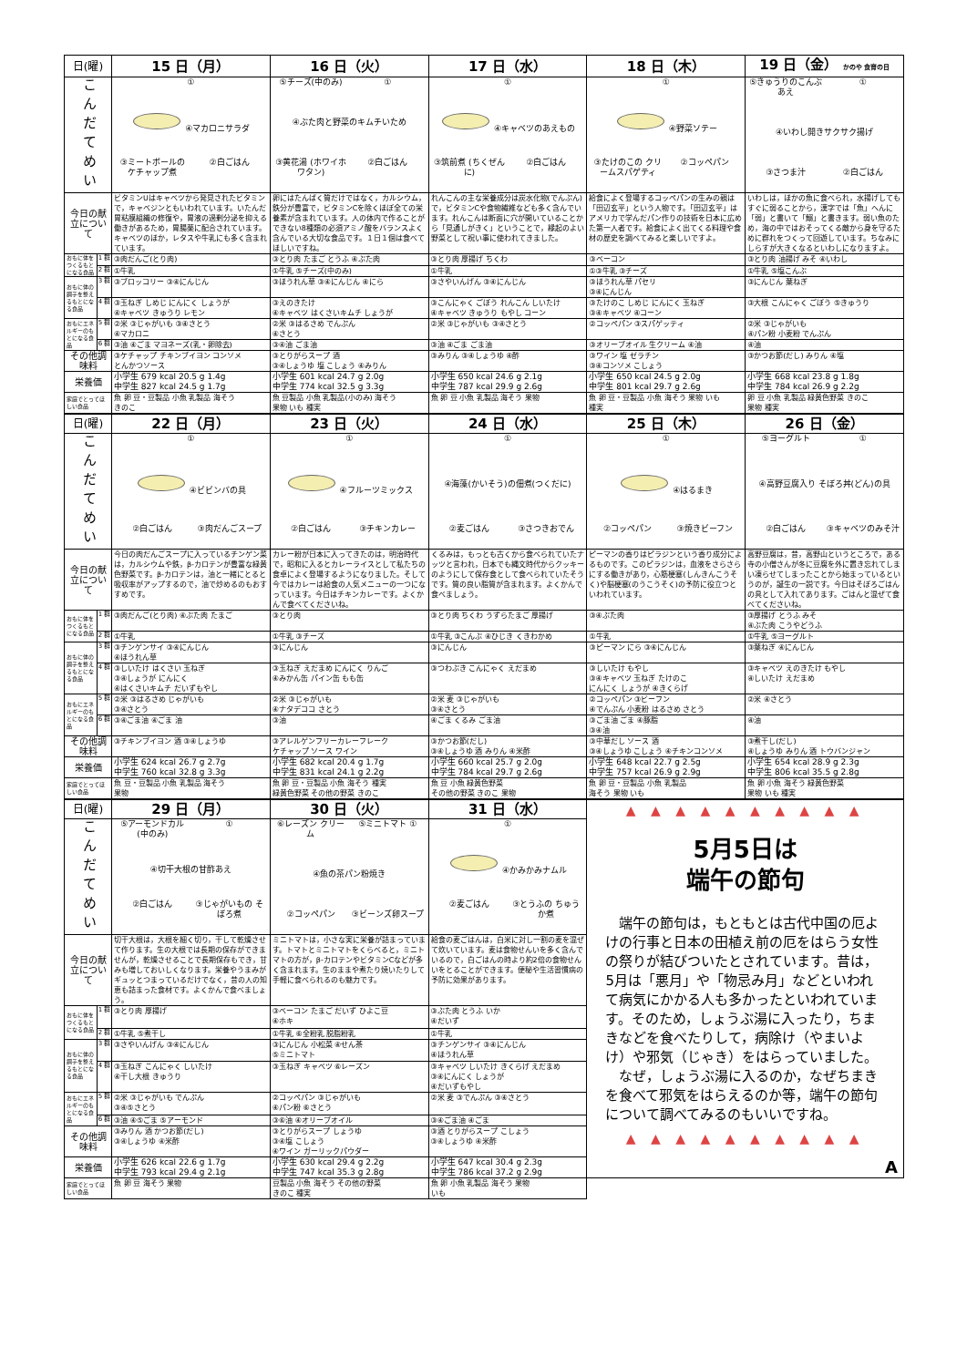| 日(曜) | | 15 日（月） | 16 日（火） | 17 日（水） | 18 日（木） | 19 日（金） かのや 食育の日 |
| --- | --- | --- | --- | --- | --- | --- |
| こんだてめい | | ① ④マカロニサラダ ③ミートボールの ケチャップ煮 ②白ごはん | ⑤チーズ(中のみ) ① ④ぶた肉と野菜のキムチいため ③黄花湯 (ホワイホワタン) ②白ごはん | ① ④キャベツのあえもの ③筑前煮 (ちくぜんに) ②白ごはん | ① ④野菜ソテー ③たけのこの クリームスパゲティ ②コッペパン | ⑤きゅうりのこんぶあえ ① ④いわし開きサクサク揚げ ③さつま汁 ②白ごはん |
| 今日の献立について | | ビタミンUはキャベツから発見されたビタミンで，キャベジンともいわれています。いたんだ胃粘膜組織の修復や，胃液の過剰分泌を抑える働きがあるため，胃腸薬に配合されています。キャベツのほか，レタスや牛乳にも多く含まれています。 | 卵にはたんぱく質だけではなく，カルシウム，鉄分が豊富で，ビタミンCを除くほぼ全ての栄養素が含まれています。人の体内で作ることができない8種類の必須アミノ酸をバランスよく含んでいる大切な食品です。１日１個は食べてほしいですね。 | れんこんの主な栄養成分は炭水化物(でんぷん)で，ビタミンCや食物繊維なども多く含んでいます。れんこんは断面に穴が開いていることから「見通しがきく」ということで，縁起のよい野菜として祝い事に使われてきました。 | 給食によく登場するコッペパンの生みの親は「田辺玄平」という人物です。「田辺玄平」はアメリカで学んだパン作りの技術を日本に広めた第一人者です。給食によく出てくる料理や食材の歴史を調べてみると楽しいですよ。 | いわしは，ほかの魚に食べられ，水揚げしてもすぐに弱ることから，漢字では「魚」へんに「弱」と書いて「鰯」と書きます。弱い魚のため，海の中ではおそってくる敵から身を守るために群れをつくって回遊しています。ちなみにしらすが大きくなるといわしになりますよ。 |
| おもに体をつくるもとになる食品 | 1 群 | ③肉だんご(とり肉) | ③とり肉 たまご とうふ ④ぶた肉 | ③とり肉 厚揚げ ちくわ | ③ベーコン | ③とり肉 油揚げ みそ ④いわし |
| | 2 群 | ①牛乳 | ①牛乳 ⑤チーズ(中のみ) | ①牛乳 | ①③牛乳 ③チーズ | ①牛乳 ⑤塩こんぶ |
| おもに体の調子を整えるもとになる食品 | 3 群 | ③ブロッコリー ③④にんじん | ③ほうれん草 ③④にんじん ④にら | ③さやいんげん ③④にんじん | ③ほうれん草 パセリ ③④にんじん | ③にんじん 葉ねぎ |
| | 4 群 | ③玉ねぎ しめじ にんにく しょうが ④キャベツ きゅうり レモン | ③えのきたけ ④キャベツ はくさいキムチ しょうが | ③こんにゃく ごぼう れんこん しいたけ ④キャベツ きゅうり もやし コーン | ③たけのこ しめじ にんにく 玉ねぎ ③④キャベツ ④コーン | ③大根 こんにゃく ごぼう ⑤きゅうり |
| おもにエネルギーのもとになる食品 | 5 群 | ②米 ③じゃがいも ③④さとう ④マカロニ | ②米 ③はるさめ でんぷん ④さとう | ②米 ③じゃがいも ③④さとう | ②コッペパン ③スパゲッティ | ②米 ③じゃがいも ④パン粉 小麦粉 でんぷん |
| | 6 群 | ③油 ④ごま マヨネーズ(乳・卵除去) | ③④油 ごま油 | ③油 ④ごま ごま油 | ③オリーブオイル 生クリーム ④油 | ④油 |
| その他調味料 | | ③ケチャップ チキンブイヨン コンソメ とんかつソース | ③とりがらスープ 酒 ③④しょうゆ 塩 こしょう ④みりん | ③みりん ③④しょうゆ ④酢 | ③ワイン 塩 ゼラチン ③④コンソメ こしょう | ③かつお節(だし) みりん ④塩 |
| 栄養価 | | 小学生 679 kcal 20.5 g 1.4g 中学生 827 kcal 24.5 g 1.7g | 小学生 601 kcal 24.7 g 2.0g 中学生 774 kcal 32.5 g 3.3g | 小学生 650 kcal 24.6 g 2.1g 中学生 787 kcal 29.9 g 2.6g | 小学生 650 kcal 24.5 g 2.0g 中学生 801 kcal 29.7 g 2.6g | 小学生 668 kcal 23.8 g 1.8g 中学生 784 kcal 26.9 g 2.2g |
| 家庭でとってほしい食品 | | 魚 卵 豆・豆製品 小魚 乳製品 海そう きのこ | 魚 豆製品 小魚 乳製品(小のみ) 海そう 果物 いも 種実 | 魚 卵 豆 小魚 乳製品 海そう 果物 | 魚 卵 豆・豆製品 小魚 海そう 果物 いも 種実 | 卵 豆 小魚 乳製品 緑黄色野菜 きのこ 果物 種実 |
| 日(曜) | | 22 日（月） | 23 日（火） | 24 日（水） | 25 日（木） | 26 日（金） |
| --- | --- | --- | --- | --- | --- | --- |
| こんだてめい | | ① ④ビビンバの具 ②白ごはん ③肉だんごスープ | ① ④フルーツミックス ②白ごはん ③チキンカレー | ① ④海藻(かいそう)の佃煮(つくだに) ②麦ごはん ③さつきおでん | ① ④はるまき ②コッペパン ③焼きビーフン | ⑤ヨーグルト ① ④高野豆腐入り そぼろ丼(どん)の具 ②白ごはん ③キャベツのみそ汁 |
| 今日の献立について | | 今日の肉だんごスープに入っているチンゲン菜は，カルシウムや鉄，β-カロテンが豊富な緑黄色野菜です。β-カロテンは，油と一緒にとると吸収率がアップするので，油で炒めるのもおすすめです。 | カレー粉が日本に入ってきたのは，明治時代で，昭和に入るとカレーライスとして私たちの食卓によく登場するようになりました。そして今ではカレーは給食の人気メニューの一つになっています。今日はチキンカレーです。よくかんで食べてくださいね。 | くるみは，もっとも古くから食べられていたナッツと言われ，日本でも縄文時代からクッキーのようにして保存食として食べられていたそうです。質の良い脂質が含まれます。よくかんで食べましょう。 | ピーマンの香りはピラジンという香り成分によるものです。このピラジンは，血液をさらさらにする働きがあり，心筋梗塞(しんきんこうそく)や脳梗塞(のうこうそく)の予防に役立つといわれています。 | 高野豆腐は，昔，高野山というところで，ある寺の小僧さんが冬に豆腐を外に置き忘れてしまい凍らせてしまったことから始まっているというのが，誕生の一説です。今日はそぼろごはんの具として入れてあります。ごはんと混ぜて食べてくださいね。 |
| おもに体をつくるもとになる食品 | 1 群 | ③肉だんご(とり肉) ④ぶた肉 たまご | ③とり肉 | ③とり肉 ちくわ うずらたまご 厚揚げ | ③④ぶた肉 | ③厚揚げ とうふ みそ ④ぶた肉 こうやどうふ |
| | 2 群 | ①牛乳 | ①牛乳 ③チーズ | ①牛乳 ③こんぶ ④ひじき くきわかめ | ①牛乳 | ①牛乳 ⑤ヨーグルト |
| おもに体の調子を整えるもとになる食品 | 3 群 | ③チンゲンサイ ③④にんじん ④ほうれん草 | ③にんじん | ③にんじん | ③ピーマン にら ③④にんじん | ③葉ねぎ ④にんじん |
| | 4 群 | ③しいたけ はくさい 玉ねぎ ③④しょうが にんにく ④はくさいキムチ だいずもやし | ③玉ねぎ えだまめ にんにく りんご ④みかん缶 パイン缶 もも缶 | ③つわぶき こんにゃく えだまめ | ③しいたけ もやし ③④キャベツ 玉ねぎ たけのこ にんにく しょうが ④きくらげ | ③キャベツ えのきたけ もやし ④しいたけ えだまめ |
| おもにエネルギーのもとになる食品 | 5 群 | ②米 ③はるさめ じゃがいも ③④さとう | ②米 ③じゃがいも ④ナタデココ さとう | ②米 麦 ③じゃがいも ③④さとう | ②コッペパン ③ビーフン ④でんぷん 小麦粉 はるさめ さとう | ②米 ④さとう |
| | 6 群 | ③④ごま油 ④ごま 油 | ③油 | ④ごま くるみ ごま油 | ③ごま油 ごま ④豚脂 ③④油 | ④油 |
| その他調味料 | | ③チキンブイヨン 酒 ③④しょうゆ | ③アレルゲンフリーカレーフレーク ケチャップ ソース ワイン | ③かつお節(だし) ③④しょうゆ 酒 みりん ④米酢 | ③中華だし ソース 酒 ③④しょうゆ こしょう ④チキンコンソメ | ③煮干し(だし) ④しょうゆ みりん 酒 トウバンジャン |
| 栄養価 | | 小学生 624 kcal 26.7 g 2.7g 中学生 760 kcal 32.8 g 3.3g | 小学生 682 kcal 20.4 g 1.7g 中学生 831 kcal 24.1 g 2.2g | 小学生 660 kcal 25.7 g 2.0g 中学生 784 kcal 29.7 g 2.6g | 小学生 648 kcal 22.7 g 2.5g 中学生 757 kcal 26.9 g 2.9g | 小学生 654 kcal 28.9 g 2.3g 中学生 806 kcal 35.5 g 2.8g |
| 家庭でとってほしい食品 | | 魚 豆・豆製品 小魚 乳製品 海そう 果物 | 魚 卵 豆・豆製品 小魚 海そう 種実 緑黄色野菜 その他の野菜 きのこ | 魚 豆 小魚 緑黄色野菜 その他の野菜 きのこ 果物 | 魚 卵 豆・豆製品 小魚 乳製品 海そう 果物 いも | 魚 卵 小魚 海そう 緑黄色野菜 果物 いも 種実 |
| 日(曜) | | 29 日（月） | 30 日（火） | 31 日（水） | ▲ ▲ ▲ ▲ ▲ ▲ ▲ ▲ ▲ ▲ 5月5日は 端午の節句 端午の節句は，もともとは古代中国の厄よけの行事と日本の田植え前の厄をはらう女性の祭りが結びついたとされています。昔は，5月は「悪月」や「物忌み月」などといわれて病気にかかる人も多かったといわれています。そのため，しょうぶ湯に入ったり，ちまきなどを食べたりして，病除け（やまいよけ）や邪気（じゃき）をはらっていました。 なぜ，しょうぶ湯に入るのか，なぜちまきを食べて邪気をはらえるのか等，端午の節句について調べてみるのもいいですね。 ▲ ▲ ▲ ▲ ▲ ▲ ▲ ▲ ▲ ▲ A |
| こんだてめい | | ⑤アーモンドカル(中のみ) ① ④切干大根の甘酢あえ ②白ごはん ③じゃがいもの そぼろ煮 | ⑥レーズン クリーム ⑤ミニトマト ① ④魚の茶パン粉焼き ②コッペパン ③ビーンズ卵スープ | ① ④かみかみナムル ②麦ごはん ③とうふの ちゅうか煮 | |
| 今日の献立について | | 切干大根は，大根を細く切り，干して乾燥させて作ります。生の大根では長期の保存ができませんが，乾燥させることで長期保存もでき，甘みも増しておいしくなります。栄養やうまみがギュッとつまっているだけでなく，昔の人の知恵も詰まった食材です。よくかんで食べましょう。 | ミニトマトは，小さな実に栄養が詰まっています。トマトとミニトマトをくらべると，ミニトマトの方が，β-カロテンやビタミンCなどが多く含まれます。生のままや煮たり焼いたりして手軽に食べられるのも魅力です。 | 給食の麦ごはんは，白米に対し一割の麦を混ぜて炊いています。麦は食物せんいを多く含んでいるので，白ごはんの時より約2倍の食物せんいをとることができます。便秘や生活習慣病の予防に効果があります。 | |
| おもに体をつくるもとになる食品 | 1 群 | ③とり肉 厚揚げ | ③ベーコン たまご だいず ひよこ豆 ④ホキ | ③ぶた肉 とうふ いか ④だいず | |
| | 2 群 | ①牛乳 ⑤煮干し | ①牛乳 ⑥全粉乳 脱脂粉乳 | ①牛乳 | |
| おもに体の調子を整えるもとになる食品 | 3 群 | ③さやいんげん ③④にんじん | ③にんじん 小松菜 ④せん茶 ⑤ミニトマト | ③チンゲンサイ ③④にんじん ④ほうれん草 | |
| | 4 群 | ③玉ねぎ こんにゃく しいたけ ④干し大根 きゅうり | ③玉ねぎ キャベツ ⑥レーズン | ③キャベツ しいたけ きくらげ えだまめ ③④にんにく しょうが ④だいずもやし | |
| おもにエネルギーのもとになる食品 | 5 群 | ②米 ③じゃがいも でんぷん ③④⑤さとう | ②コッペパン ③じゃがいも ④パン粉 ⑥さとう | ②米 麦 ③でんぷん ③④さとう | |
| | 6 群 | ③油 ④⑤ごま ⑤アーモンド | ③⑥油 ④オリーブオイル | ③④ごま油 ④ごま | |
| その他調味料 | | ③みりん 酒 かつお節(だし) ③④しょうゆ ④米酢 | ③とりがらスープ しょうゆ ③④塩 こしょう ④ワイン ガーリックパウダー | ③酒 とりがらスープ こしょう ③④しょうゆ ④米酢 | |
| 栄養価 | | 小学生 626 kcal 22.6 g 1.7g 中学生 793 kcal 29.4 g 2.1g | 小学生 630 kcal 29.4 g 2.2g 中学生 747 kcal 35.3 g 2.8g | 小学生 647 kcal 30.4 g 2.3g 中学生 786 kcal 37.2 g 2.9g | |
| 家庭でとってほしい食品 | | 魚 卵 豆 海そう 果物 | 豆製品 小魚 海そう その他の野菜 きのこ 種実 | 魚 卵 小魚 乳製品 海そう 果物 いも | |